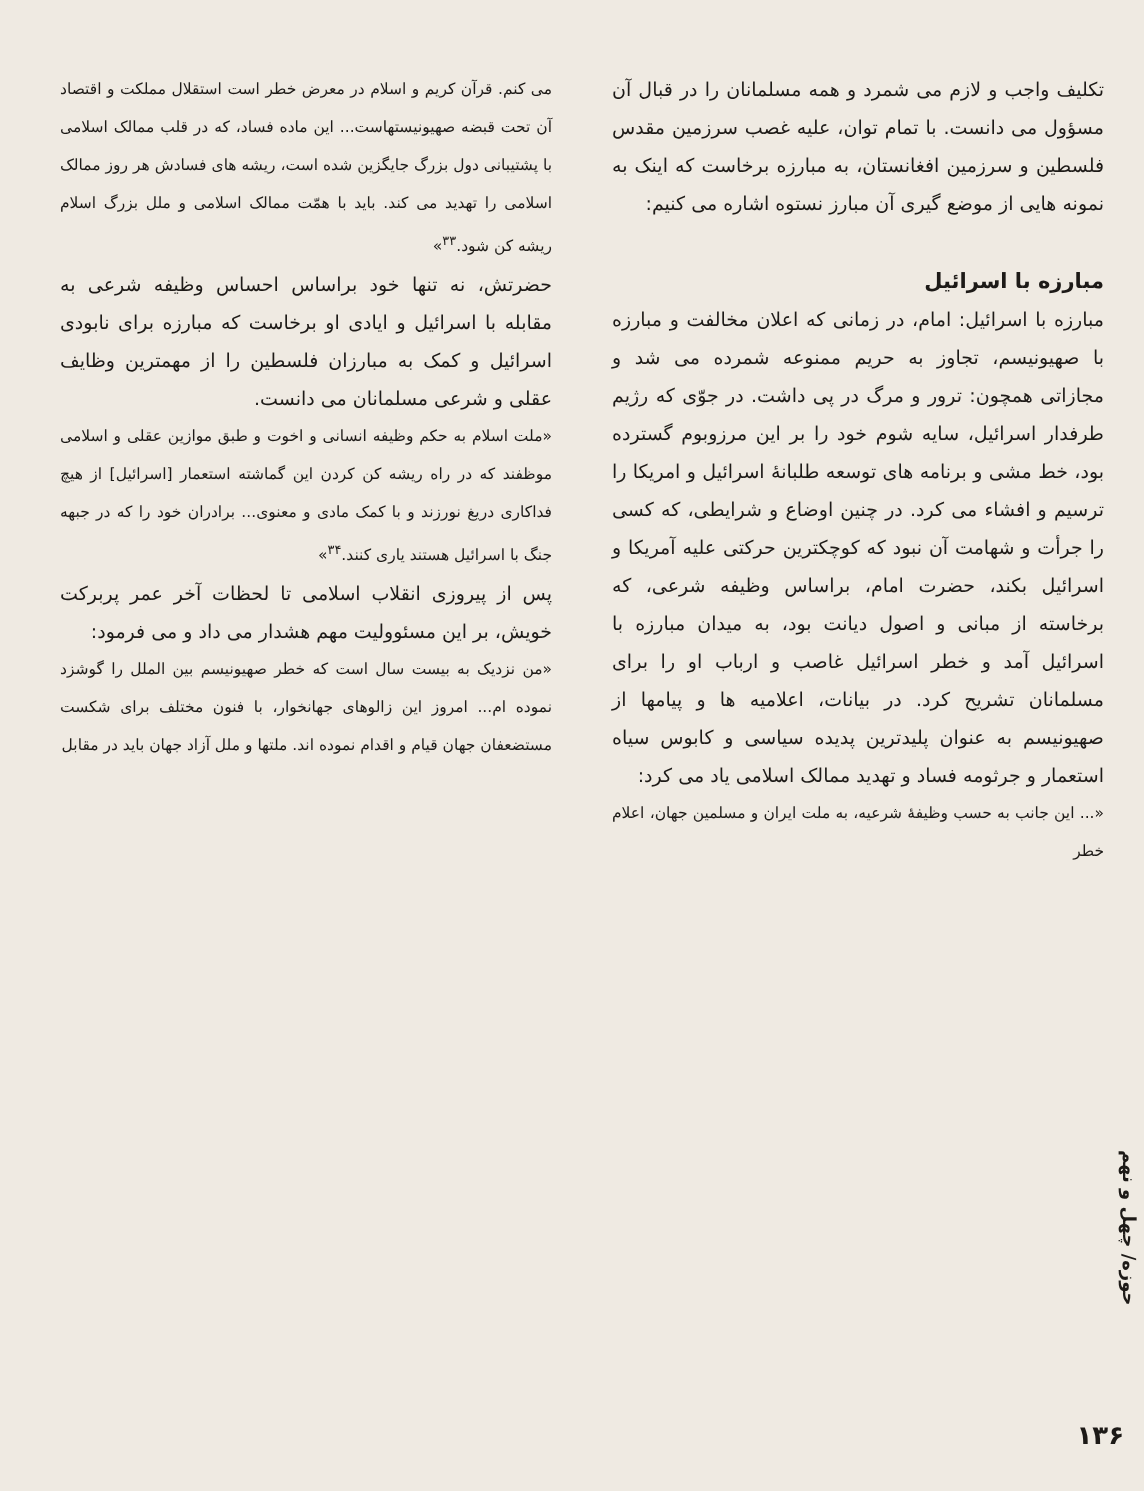تکلیف واجب و لازم می شمرد و همه مسلمانان را در قبال آن مسؤول می دانست. با تمام توان، علیه غصب سرزمین مقدس فلسطین و سرزمین افغانستان، به مبارزه برخاست که اینک به نمونه هایی از موضع گیری آن مبارز نستوه اشاره می کنیم:
مبارزه با اسرائیل
مبارزه با اسرائیل: امام، در زمانی که اعلان مخالفت و مبارزه با صهیونیسم، تجاوز به حریم ممنوعه شمرده می شد و مجازاتی همچون: ترور و مرگ در پی داشت. در جوّی که رژیم طرفدار اسرائیل، سایه شوم خود را بر این مرزوبوم گسترده بود، خط مشی و برنامه های توسعه طلبانهٔ اسرائیل و امریکا را ترسیم و افشاء می کرد. در چنین اوضاع و شرایطی، که کسی را جرأت و شهامت آن نبود که کوچکترین حرکتی علیه آمریکا و اسرائیل بکند، حضرت امام، براساس وظیفه شرعی، که برخاسته از مبانی و اصول دیانت بود، به میدان مبارزه با اسرائیل آمد و خطر اسرائیل غاصب و ارباب او را برای مسلمانان تشریح کرد. در بیانات، اعلامیه ها و پیامها از صهیونیسم به عنوان پلیدترین پدیده سیاسی و کابوس سیاه استعمار و جرثومه فساد و تهدید ممالک اسلامی یاد می کرد:
«... این جانب به حسب وظیفهٔ شرعیه، به ملت ایران و مسلمین جهان، اعلام خطر
می کنم. قرآن کریم و اسلام در معرض خطر است استقلال مملکت و اقتصاد آن تحت قبضه صهیونیستهاست... این ماده فساد، که در قلب ممالک اسلامی با پشتیبانی دول بزرگ جایگزین شده است، ریشه های فسادش هر روز ممالک اسلامی را تهدید می کند. باید با همّت ممالک اسلامی و ملل بزرگ اسلام ریشه کن شود.<sup>۳۳</sup>»
حضرتش، نه تنها خود براساس احساس وظیفه شرعی به مقابله با اسرائیل و ایادی او برخاست که مبارزه برای نابودی اسرائیل و کمک به مبارزان فلسطین را از مهمترین وظایف عقلی و شرعی مسلمانان می دانست.
«ملت اسلام به حکم وظیفه انسانی و اخوت و طبق موازین عقلی و اسلامی موظفند که در راه ریشه کن کردن این گماشته استعمار [اسرائیل] از هیچ فداکاری دریغ نورزند و با کمک مادی و معنوی... برادران خود را که در جبهه جنگ با اسرائیل هستند یاری کنند.<sup>۳۴</sup>»
پس از پیروزی انقلاب اسلامی تا لحظات آخر عمر پربرکت خویش، بر این مسئوولیت مهم هشدار می داد و می فرمود:
«من نزدیک به بیست سال است که خطر صهیونیسم بین الملل را گوشزد نموده ام... امروز این زالوهای جهانخوار، با فنون مختلف برای شکست مستضعفان جهان قیام و اقدام نموده اند. ملتها و ملل آزاد جهان باید در مقابل
حوزه/ چهل و نهم
۱۳۶